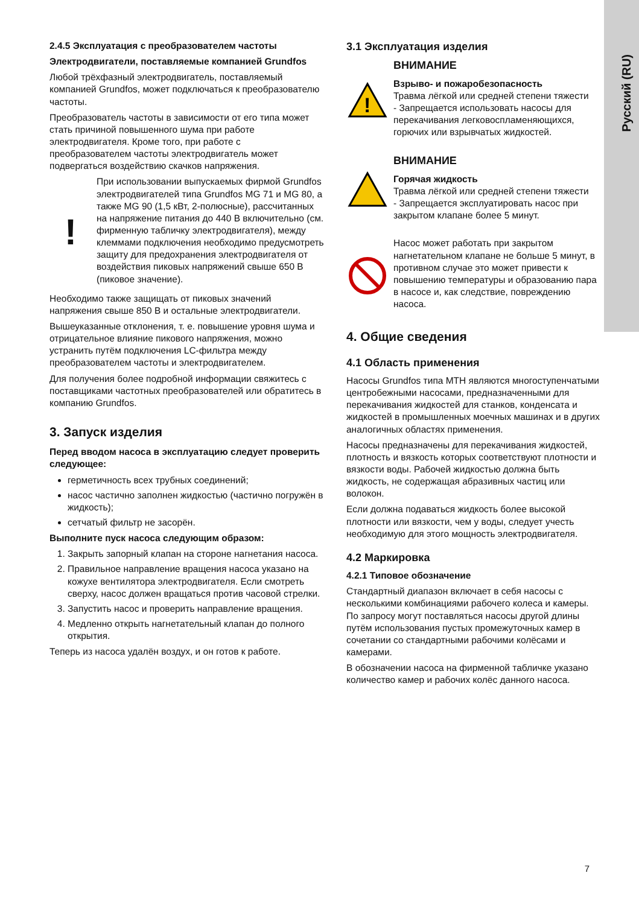Русский (RU)
2.4.5 Эксплуатация с преобразователем частоты
Электродвигатели, поставляемые компанией Grundfos
Любой трёхфазный электродвигатель, поставляемый компанией Grundfos, может подключаться к преобразователю частоты.
Преобразователь частоты в зависимости от его типа может стать причиной повышенного шума при работе электродвигателя. Кроме того, при работе с преобразователем частоты электродвигатель может подвергаться воздействию скачков напряжения.
!
При использовании выпускаемых фирмой Grundfos электродвигателей типа Grundfos MG 71 и MG 80, а также MG 90 (1,5 кВт, 2-полюсные), рассчитанных на напряжение питания до 440 В включительно (см. фирменную табличку электродвигателя), между клеммами подключения необходимо предусмотреть защиту для предохранения электродвигателя от воздействия пиковых напряжений свыше 650 В (пиковое значение).
Необходимо также защищать от пиковых значений напряжения свыше 850 В и остальные электродвигатели.
Вышеуказанные отклонения, т. е. повышение уровня шума и отрицательное влияние пикового напряжения, можно устранить путём подключения LC-фильтра между преобразователем частоты и электродвигателем.
Для получения более подробной информации свяжитесь с поставщиками частотных преобразователей или обратитесь в компанию Grundfos.
3. Запуск изделия
Перед вводом насоса в эксплуатацию следует проверить следующее:
герметичность всех трубных соединений;
насос частично заполнен жидкостью (частично погружён в жидкость);
сетчатый фильтр не засорён.
Выполните пуск насоса следующим образом:
1. Закрыть запорный клапан на стороне нагнетания насоса.
2. Правильное направление вращения насоса указано на кожухе вентилятора электродвигателя. Если смотреть сверху, насос должен вращаться против часовой стрелки.
3. Запустить насос и проверить направление вращения.
4. Медленно открыть нагнетательный клапан до полного открытия.
Теперь из насоса удалён воздух, и он готов к работе.
3.1 Эксплуатация изделия
!
ВНИМАНИЕ
Взрыво- и пожаробезопасность
Травма лёгкой или средней степени тяжести
- Запрещается использовать насосы для перекачивания легковоспламеняющихся, горючих или взрывчатых жидкостей.
ВНИМАНИЕ
Горячая жидкость
Травма лёгкой или средней степени тяжести
- Запрещается эксплуатировать насос при закрытом клапане более 5 минут.
Насос может работать при закрытом нагнетательном клапане не больше 5 минут, в противном случае это может привести к повышению температуры и образованию пара в насосе и, как следствие, повреждению насоса.
4. Общие сведения
4.1 Область применения
Насосы Grundfos типа MTH являются многоступенчатыми центробежными насосами, предназначенными для перекачивания жидкостей для станков, конденсата и жидкостей в промышленных моечных машинах и в других аналогичных областях применения.
Насосы предназначены для перекачивания жидкостей, плотность и вязкость которых соответствуют плотности и вязкости воды. Рабочей жидкостью должна быть жидкость, не содержащая абразивных частиц или волокон.
Если должна подаваться жидкость более высокой плотности или вязкости, чем у воды, следует учесть необходимую для этого мощность электродвигателя.
4.2 Маркировка
4.2.1 Типовое обозначение
Стандартный диапазон включает в себя насосы с несколькими комбинациями рабочего колеса и камеры. По запросу могут поставляться насосы другой длины путём использования пустых промежуточных камер в сочетании со стандартными рабочими колёсами и камерами.
В обозначении насоса на фирменной табличке указано количество камер и рабочих колёс данного насоса.
7